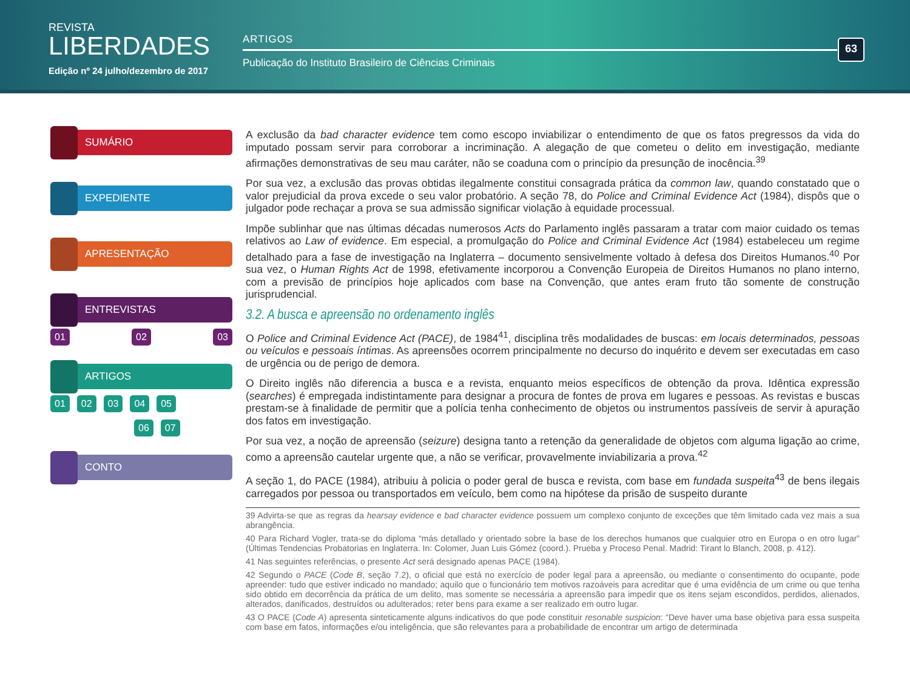REVISTA
LIBERDADES
Edição nº 24 julho/dezembro de 2017
ARTIGOS
Publicação do Instituto Brasileiro de Ciências Criminais
63
SUMÁRIO
EXPEDIENTE
APRESENTAÇÃO
ENTREVISTAS
01 02 03
ARTIGOS
01 02 03 04 05 06 07
CONTO
A exclusão da bad character evidence tem como escopo inviabilizar o entendimento de que os fatos pregressos da vida do imputado possam servir para corroborar a incriminação. A alegação de que cometeu o delito em investigação, mediante afirmações demonstrativas de seu mau caráter, não se coaduna com o princípio da presunção de inocência.<sup>39</sup>
Por sua vez, a exclusão das provas obtidas ilegalmente constitui consagrada prática da common law, quando constatado que o valor prejudicial da prova excede o seu valor probatório. A seção 78, do Police and Criminal Evidence Act (1984), dispôs que o julgador pode rechaçar a prova se sua admissão significar violação à equidade processual.
Impõe sublinhar que nas últimas décadas numerosos Acts do Parlamento inglês passaram a tratar com maior cuidado os temas relativos ao Law of evidence. Em especial, a promulgação do Police and Criminal Evidence Act (1984) estabeleceu um regime detalhado para a fase de investigação na Inglaterra – documento sensivelmente voltado à defesa dos Direitos Humanos.<sup>40</sup> Por sua vez, o Human Rights Act de 1998, efetivamente incorporou a Convenção Europeia de Direitos Humanos no plano interno, com a previsão de princípios hoje aplicados com base na Convenção, que antes eram fruto tão somente de construção jurisprudencial.
3.2. A busca e apreensão no ordenamento inglês
O Police and Criminal Evidence Act (PACE), de 1984<sup>41</sup>, disciplina três modalidades de buscas: em locais determinados, pessoas ou veículos e pessoais íntimas. As apreensões ocorrem principalmente no decurso do inquérito e devem ser executadas em caso de urgência ou de perigo de demora.
O Direito inglês não diferencia a busca e a revista, enquanto meios específicos de obtenção da prova. Idêntica expressão (searches) é empregada indistintamente para designar a procura de fontes de prova em lugares e pessoas. As revistas e buscas prestam-se à finalidade de permitir que a polícia tenha conhecimento de objetos ou instrumentos passíveis de servir à apuração dos fatos em investigação.
Por sua vez, a noção de apreensão (seizure) designa tanto a retenção da generalidade de objetos com alguma ligação ao crime, como a apreensão cautelar urgente que, a não se verificar, provavelmente inviabilizaria a prova.<sup>42</sup>
A seção 1, do PACE (1984), atribuiu à policia o poder geral de busca e revista, com base em fundada suspeita<sup>43</sup> de bens ilegais carregados por pessoa ou transportados em veículo, bem como na hipótese da prisão de suspeito durante
39 Advirta-se que as regras da hearsay evidence e bad character evidence possuem um complexo conjunto de exceções que têm limitado cada vez mais a sua abrangência.
40 Para Richard Vogler, trata-se do diploma “más detallado y orientado sobre la base de los derechos humanos que cualquier otro en Europa o en otro lugar” (Últimas Tendencias Probatorias en Inglaterra. In: Colomer, Juan Luis Gómez (coord.). Prueba y Proceso Penal. Madrid: Tirant lo Blanch, 2008, p. 412).
41 Nas seguintes referências, o presente Act será designado apenas PACE (1984).
42 Segundo o PACE (Code B, seção 7.2), o oficial que está no exercício de poder legal para a apreensão, ou mediante o consentimento do ocupante, pode apreender: tudo que estiver indicado no mandado; aquilo que o funcionário tem motivos razoáveis para acreditar que é uma evidência de um crime ou que tenha sido obtido em decorrência da prática de um delito, mas somente se necessária a apreensão para impedir que os itens sejam escondidos, perdidos, alienados, alterados, danificados, destruídos ou adulterados; reter bens para exame a ser realizado em outro lugar.
43 O PACE (Code A) apresenta sinteticamente alguns indicativos do que pode constituir resonable suspicion: “Deve haver uma base objetiva para essa suspeita com base em fatos, informações e/ou inteligência, que são relevantes para a probabilidade de encontrar um artigo de determinada